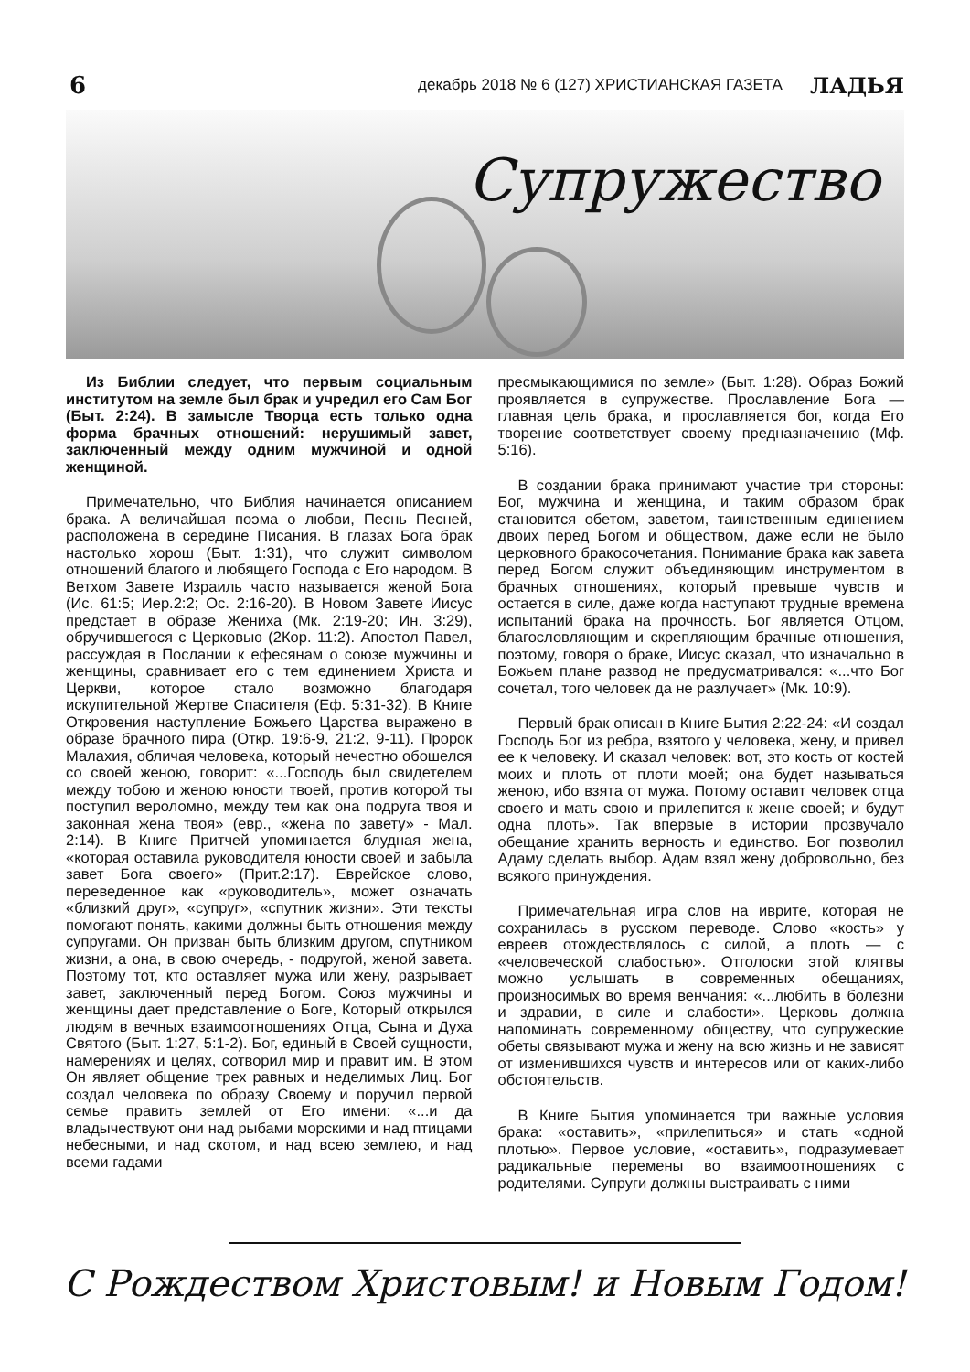6 декабрь 2018 № 6 (127) ХРИСТИАНСКАЯ ГАЗЕТА ЛАДЬЯ
Супружество
Из Библии следует, что первым социальным институтом на земле был брак и учредил его Сам Бог (Быт. 2:24). В замысле Творца есть только одна форма брачных отношений: нерушимый завет, заключенный между одним мужчиной и одной женщиной.
Примечательно, что Библия начинается описанием брака. А величайшая поэма о любви, Песнь Песней, расположена в середине Писания. В глазах Бога брак настолько хорош (Быт. 1:31), что служит символом отношений благого и любящего Господа с Его народом. В Ветхом Завете Израиль часто называется женой Бога (Ис. 61:5; Иер.2:2; Ос. 2:16-20). В Новом Завете Иисус предстает в образе Жениха (Мк. 2:19-20; Ин. 3:29), обручившегося с Церковью (2Кор. 11:2). Апостол Павел, рассуждая в Послании к ефесянам о союзе мужчины и женщины, сравнивает его с тем единением Христа и Церкви, которое стало возможно благодаря искупительной Жертве Спасителя (Еф. 5:31-32). В Книге Откровения наступление Божьего Царства выражено в образе брачного пира (Откр. 19:6-9, 21:2, 9-11). Пророк Малахия, обличая человека, который нечестно обошелся со своей женою, говорит: «...Господь был свидетелем между тобою и женою юности твоей, против которой ты поступил вероломно, между тем как она подруга твоя и законная жена твоя» (евр., «жена по завету» - Мал. 2:14). В Книге Притчей упоминается блудная жена, «которая оставила руководителя юности своей и забыла завет Бога своего» (Прит.2:17). Еврейское слово, переведенное как «руководитель», может означать «близкий друг», «супруг», «спутник жизни». Эти тексты помогают понять, какими должны быть отношения между супругами. Он призван быть близким другом, спутником жизни, а она, в свою очередь, - подругой, женой завета. Поэтому тот, кто оставляет мужа или жену, разрывает завет, заключенный перед Богом. Союз мужчины и женщины дает представление о Боге, Который открылся людям в вечных взаимоотношениях Отца, Сына и Духа Святого (Быт. 1:27, 5:1-2). Бог, единый в Своей сущности, намерениях и целях, сотворил мир и правит им. В этом Он являет общение трех равных и неделимых Лиц. Бог создал человека по образу Своему и поручил первой семье править землей от Его имени: «...и да владычествуют они над рыбами морскими и над птицами небесными, и над скотом, и над всею землею, и над всеми гадами
пресмыкающимися по земле» (Быт. 1:28). Образ Божий проявляется в супружестве. Прославление Бога — главная цель брака, и прославляется бог, когда Его творение соответствует своему предназначению (Мф. 5:16).
В создании брака принимают участие три стороны: Бог, мужчина и женщина, и таким образом брак становится обетом, заветом, таинственным единением двоих перед Богом и обществом, даже если не было церковного бракосочетания. Понимание брака как завета перед Богом служит объединяющим инструментом в брачных отношениях, который превыше чувств и остается в силе, даже когда наступают трудные времена испытаний брака на прочность. Бог является Отцом, благословляющим и скрепляющим брачные отношения, поэтому, говоря о браке, Иисус сказал, что изначально в Божьем плане развод не предусматривался: «...что Бог сочетал, того человек да не разлучает» (Мк. 10:9).
Первый брак описан в Книге Бытия 2:22-24: «И создал Господь Бог из ребра, взятого у человека, жену, и привел ее к человеку. И сказал человек: вот, это кость от костей моих и плоть от плоти моей; она будет называться женою, ибо взята от мужа. Потому оставит человек отца своего и мать свою и прилепится к жене своей; и будут одна плоть». Так впервые в истории прозвучало обещание хранить верность и единство. Бог позволил Адаму сделать выбор. Адам взял жену добровольно, без всякого принуждения.
Примечательная игра слов на иврите, которая не сохранилась в русском переводе. Слово «кость» у евреев отождествлялось с силой, а плоть — с «человеческой слабостью». Отголоски этой клятвы можно услышать в современных обещаниях, произносимых во время венчания: «...любить в болезни и здравии, в силе и слабости». Церковь должна напоминать современному обществу, что супружеские обеты связывают мужа и жену на всю жизнь и не зависят от изменившихся чувств и интересов или от каких-либо обстоятельств.
В Книге Бытия упоминается три важные условия брака: «оставить», «прилепиться» и стать «одной плотью». Первое условие, «оставить», подразумевает радикальные перемены во взаимоотношениях с родителями. Супруги должны выстраивать с ними
С Рождеством Христовым! и Новым Годом!